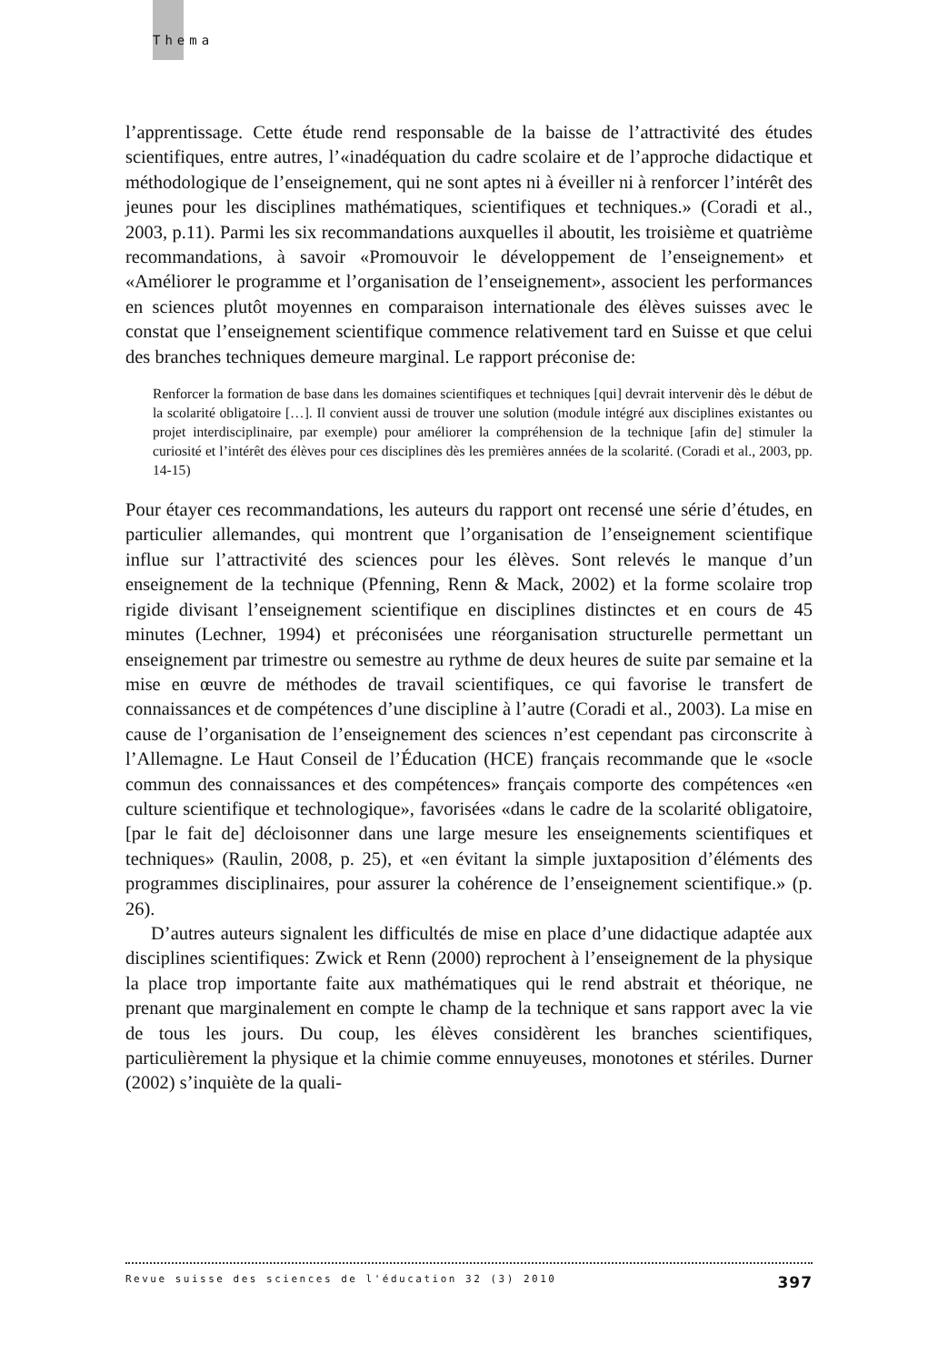Thema
l’apprentissage. Cette étude rend responsable de la baisse de l’attractivité des études scientifiques, entre autres, l’«inadéquation du cadre scolaire et de l’approche didactique et méthodologique de l’enseignement, qui ne sont aptes ni à éveiller ni à renforcer l’intérêt des jeunes pour les disciplines mathématiques, scientifiques et techniques.» (Coradi et al., 2003, p.11). Parmi les six recommandations auxquelles il aboutit, les troisième et quatrième recommandations, à savoir «Promouvoir le développement de l’enseignement» et «Améliorer le programme et l’organisation de l’enseignement», associent les performances en sciences plutôt moyennes en comparaison internationale des élèves suisses avec le constat que l’enseignement scientifique commence relativement tard en Suisse et que celui des branches techniques demeure marginal. Le rapport préconise de:
Renforcer la formation de base dans les domaines scientifiques et techniques [qui] devrait intervenir dès le début de la scolarité obligatoire […]. Il convient aussi de trouver une solution (module intégré aux disciplines existantes ou projet interdisciplinaire, par exemple) pour améliorer la compréhension de la technique [afin de] stimuler la curiosité et l’intérêt des élèves pour ces disciplines dès les premières années de la scolarité. (Coradi et al., 2003, pp. 14-15)
Pour étayer ces recommandations, les auteurs du rapport ont recensé une série d’études, en particulier allemandes, qui montrent que l’organisation de l’enseignement scientifique influe sur l’attractivité des sciences pour les élèves. Sont relevés le manque d’un enseignement de la technique (Pfenning, Renn & Mack, 2002) et la forme scolaire trop rigide divisant l’enseignement scientifique en disciplines distinctes et en cours de 45 minutes (Lechner, 1994) et préconisées une réorganisation structurelle permettant un enseignement par trimestre ou semestre au rythme de deux heures de suite par semaine et la mise en œuvre de méthodes de travail scientifiques, ce qui favorise le transfert de connaissances et de compétences d’une discipline à l’autre (Coradi et al., 2003). La mise en cause de l’organisation de l’enseignement des sciences n’est cependant pas circonscrite à l’Allemagne. Le Haut Conseil de l’Éducation (HCE) français recommande que le «socle commun des connaissances et des compétences» français comporte des compétences «en culture scientifique et technologique», favorisées «dans le cadre de la scolarité obligatoire, [par le fait de] décloisonner dans une large mesure les enseignements scientifiques et techniques» (Raulin, 2008, p. 25), et «en évitant la simple juxtaposition d’éléments des programmes disciplinaires, pour assurer la cohérence de l’enseignement scientifique.» (p. 26).
D’autres auteurs signalent les difficultés de mise en place d’une didactique adaptée aux disciplines scientifiques: Zwick et Renn (2000) reprochent à l’enseignement de la physique la place trop importante faite aux mathématiques qui le rend abstrait et théorique, ne prenant que marginalement en compte le champ de la technique et sans rapport avec la vie de tous les jours. Du coup, les élèves considèrent les branches scientifiques, particulièrement la physique et la chimie comme ennuyeuses, monotones et stériles. Durner (2002) s’inquiète de la quali-
Revue suisse des sciences de l'éducation 32 (3) 2010 397